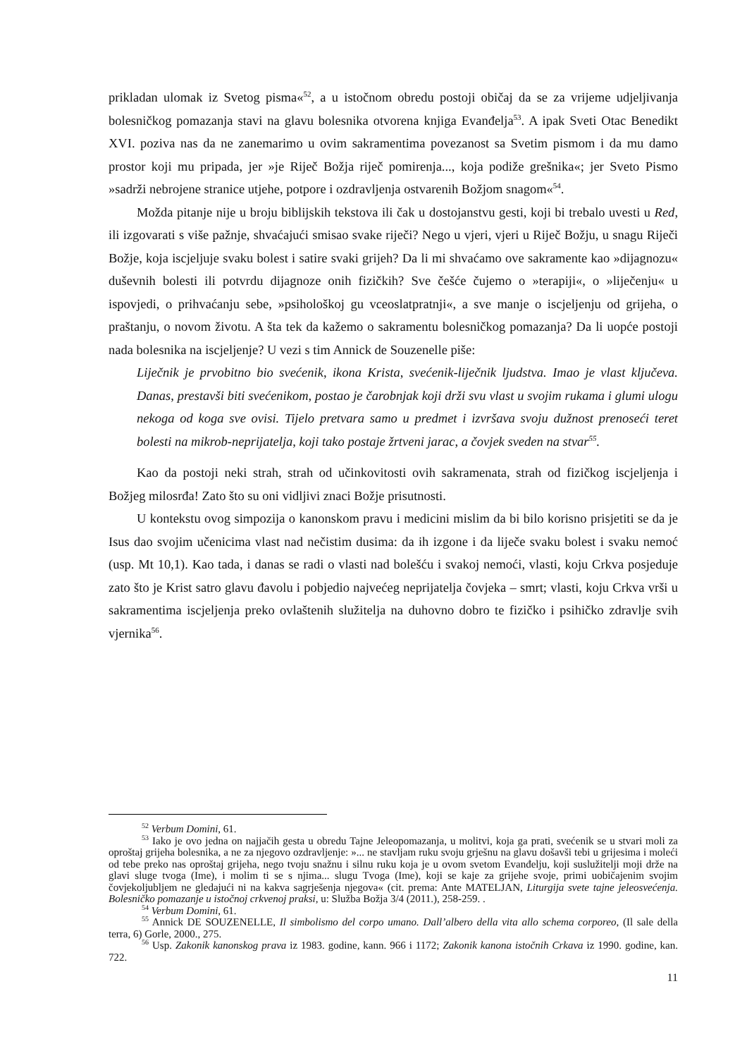prikladan ulomak iz Svetog pisma«<sup>52</sup>, a u istočnom obredu postoji običaj da se za vrijeme udjeljivanja bolesničkog pomazanja stavi na glavu bolesnika otvorena knjiga Evanđelja<sup>53</sup>. A ipak Sveti Otac Benedikt XVI. poziva nas da ne zanemarimo u ovim sakramentima povezanost sa Svetim pismom i da mu damo prostor koji mu pripada, jer »je Riječ Božja riječ pomirenja..., koja podiže grešnika«; jer Sveto Pismo »sadrži nebrojene stranice utjehe, potpore i ozdravljenja ostvarenih Božjom snagom«<sup>54</sup>.
Možda pitanje nije u broju biblijskih tekstova ili čak u dostojanstvu gesti, koji bi trebalo uvesti u Red, ili izgovarati s više pažnje, shvaćajući smisao svake riječi? Nego u vjeri, vjeri u Riječ Božju, u snagu Riječi Božje, koja iscjeljuje svaku bolest i satire svaki grijeh? Da li mi shvaćamo ove sakramente kao »dijagnozu« duševnih bolesti ili potvrdu dijagnoze onih fizičkih? Sve češće čujemo o »terapiji«, o »liječenju« u ispovjedi, o prihvaćanju sebe, »psihološkoj gu vceoslatpratnji«, a sve manje o iscjeljenju od grijeha, o praštanju, o novom životu. A šta tek da kažemo o sakramentu bolesničkog pomazanja? Da li uopće postoji nada bolesnika na iscjeljenje? U vezi s tim Annick de Souzenelle piše:
Liječnik je prvobitno bio svećenik, ikona Krista, svećenik-liječnik ljudstva. Imao je vlast ključeva. Danas, prestavši biti svećenikom, postao je čarobnjak koji drži svu vlast u svojim rukama i glumi ulogu nekoga od koga sve ovisi. Tijelo pretvara samo u predmet i izvršava svoju dužnost prenoseći teret bolesti na mikrob-neprijatelja, koji tako postaje žrtveni jarac, a čovjek sveden na stvar<sup>55</sup>.
Kao da postoji neki strah, strah od učinkovitosti ovih sakramenata, strah od fizičkog iscjeljenja i Božjeg milosrđa! Zato što su oni vidljivi znaci Božje prisutnosti.
U kontekstu ovog simpozija o kanonskom pravu i medicini mislim da bi bilo korisno prisjetiti se da je Isus dao svojim učenicima vlast nad nečistim dusima: da ih izgone i da liječe svaku bolest i svaku nemoć (usp. Mt 10,1). Kao tada, i danas se radi o vlasti nad bolešću i svakoj nemoći, vlasti, koju Crkva posjeduje zato što je Krist satro glavu đavolu i pobjedio najvećeg neprijatelja čovjeka – smrt; vlasti, koju Crkva vrši u sakramentima iscjeljenja preko ovlaštenih služitelja na duhovno dobro te fizičko i psihičko zdravlje svih vjernika<sup>56</sup>.
<sup>52</sup> Verbum Domini, 61.
<sup>53</sup> Iako je ovo jedna on najjačih gesta u obredu Tajne Jeleopomazanja, u molitvi, koja ga prati, svećenik se u stvari moli za oproštaj grijeha bolesnika, a ne za njegovo ozdravljenje: »... ne stavljam ruku svoju grješnu na glavu došavši tebi u grijesima i moleći od tebe preko nas oproštaj grijeha, nego tvoju snažnu i silnu ruku koja je u ovom svetom Evanđelju, koji suslužitelji moji drže na glavi sluge tvoga (Ime), i molim ti se s njima... slugu Tvoga (Ime), koji se kaje za grijehe svoje, primi uobičajenim svojim čovjekoljubljem ne gledajući ni na kakva sagrješenja njegova« (cit. prema: Ante MATELJAN, Liturgija svete tajne jeleosvećenja. Bolesničko pomazanje u istočnoj crkvenoj praksi, u: Služba Božja 3/4 (2011.), 258-259. .
<sup>54</sup> Verbum Domini, 61.
<sup>55</sup> Annick DE SOUZENELLE, Il simbolismo del corpo umano. Dall’albero della vita allo schema corporeo, (Il sale della terra, 6) Gorle, 2000., 275.
<sup>56</sup> Usp. Zakonik kanonskog prava iz 1983. godine, kann. 966 i 1172; Zakonik kanona istočnih Crkava iz 1990. godine, kan. 722.
11